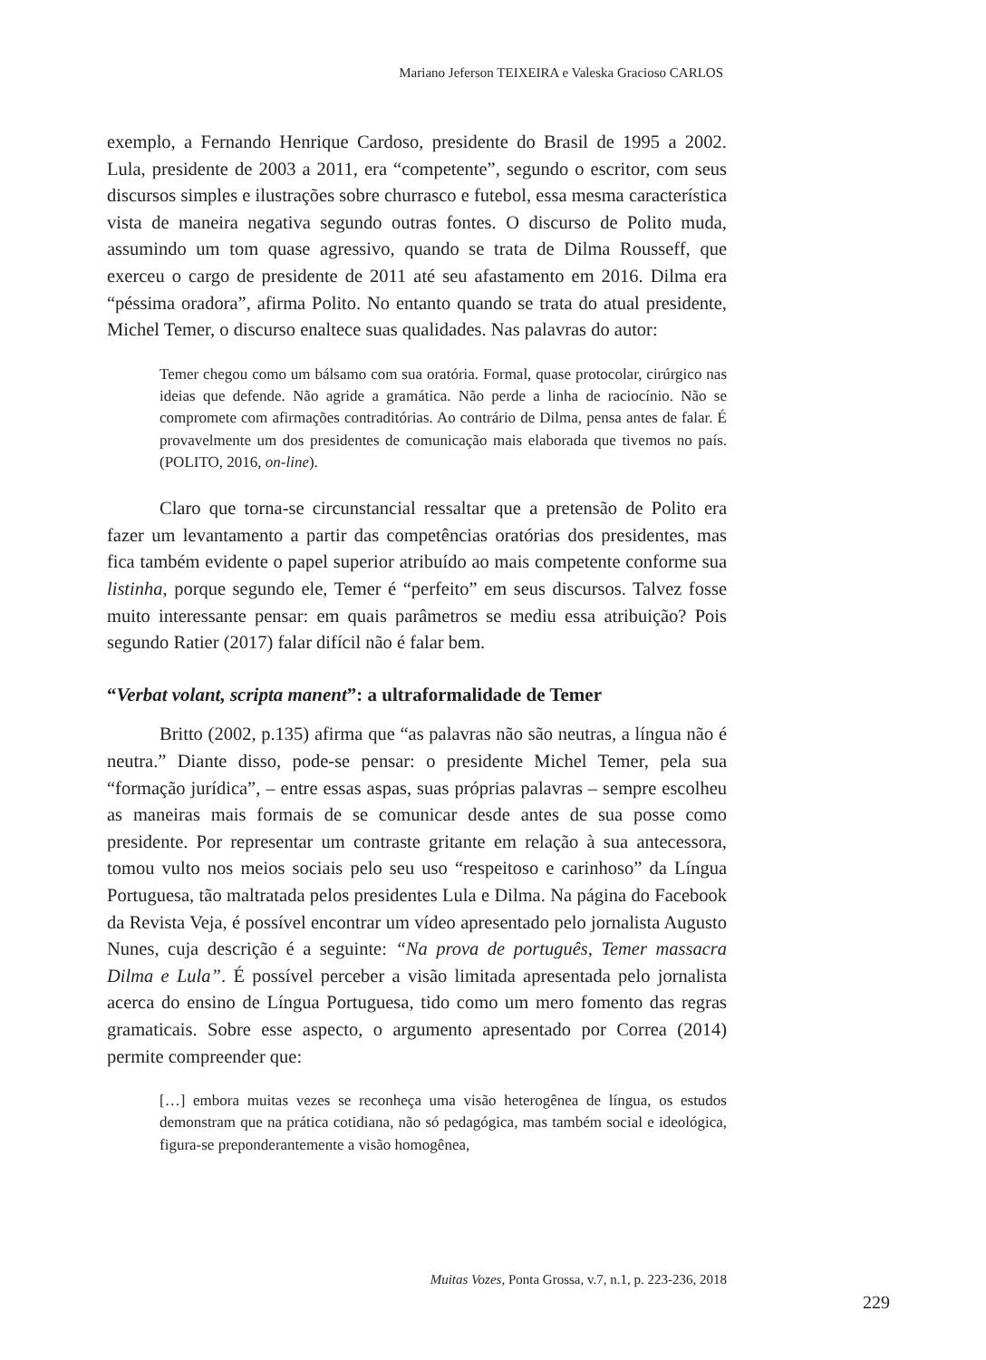Mariano Jeferson TEIXEIRA e Valeska Gracioso CARLOS
exemplo, a Fernando Henrique Cardoso, presidente do Brasil de 1995 a 2002. Lula, presidente de 2003 a 2011, era “competente”, segundo o escritor, com seus discursos simples e ilustrações sobre churrasco e futebol, essa mesma característica vista de maneira negativa segundo outras fontes. O discurso de Polito muda, assumindo um tom quase agressivo, quando se trata de Dilma Rousseff, que exerceu o cargo de presidente de 2011 até seu afastamento em 2016. Dilma era “péssima oradora”, afirma Polito. No entanto quando se trata do atual presidente, Michel Temer, o discurso enaltece suas qualidades. Nas palavras do autor:
Temer chegou como um bálsamo com sua oratória. Formal, quase protocolar, cirúrgico nas ideias que defende. Não agride a gramática. Não perde a linha de raciocínio. Não se compromete com afirmações contraditórias. Ao contrário de Dilma, pensa antes de falar. É provavelmente um dos presidentes de comunicação mais elaborada que tivemos no país. (POLITO, 2016, on-line).
Claro que torna-se circunstancial ressaltar que a pretensão de Polito era fazer um levantamento a partir das competências oratórias dos presidentes, mas fica também evidente o papel superior atribuído ao mais competente conforme sua listinha, porque segundo ele, Temer é “perfeito” em seus discursos. Talvez fosse muito interessante pensar: em quais parâmetros se mediu essa atribuição? Pois segundo Ratier (2017) falar difícil não é falar bem.
“Verbat volant, scripta manent”: a ultraformalidade de Temer
Britto (2002, p.135) afirma que “as palavras não são neutras, a língua não é neutra.” Diante disso, pode-se pensar: o presidente Michel Temer, pela sua “formação jurídica”, – entre essas aspas, suas próprias palavras – sempre escolheu as maneiras mais formais de se comunicar desde antes de sua posse como presidente. Por representar um contraste gritante em relação à sua antecessora, tomou vulto nos meios sociais pelo seu uso “respeitoso e carinhoso” da Língua Portuguesa, tão maltratada pelos presidentes Lula e Dilma. Na página do Facebook da Revista Veja, é possível encontrar um vídeo apresentado pelo jornalista Augusto Nunes, cuja descrição é a seguinte: “Na prova de português, Temer massacra Dilma e Lula”. É possível perceber a visão limitada apresentada pelo jornalista acerca do ensino de Língua Portuguesa, tido como um mero fomento das regras gramaticais. Sobre esse aspecto, o argumento apresentado por Correa (2014) permite compreender que:
[…] embora muitas vezes se reconheça uma visão heterogênea de língua, os estudos demonstram que na prática cotidiana, não só pedagógica, mas também social e ideológica, figura-se preponderantemente a visão homogênea,
Muitas Vozes, Ponta Grossa, v.7, n.1, p. 223-236, 2018
229